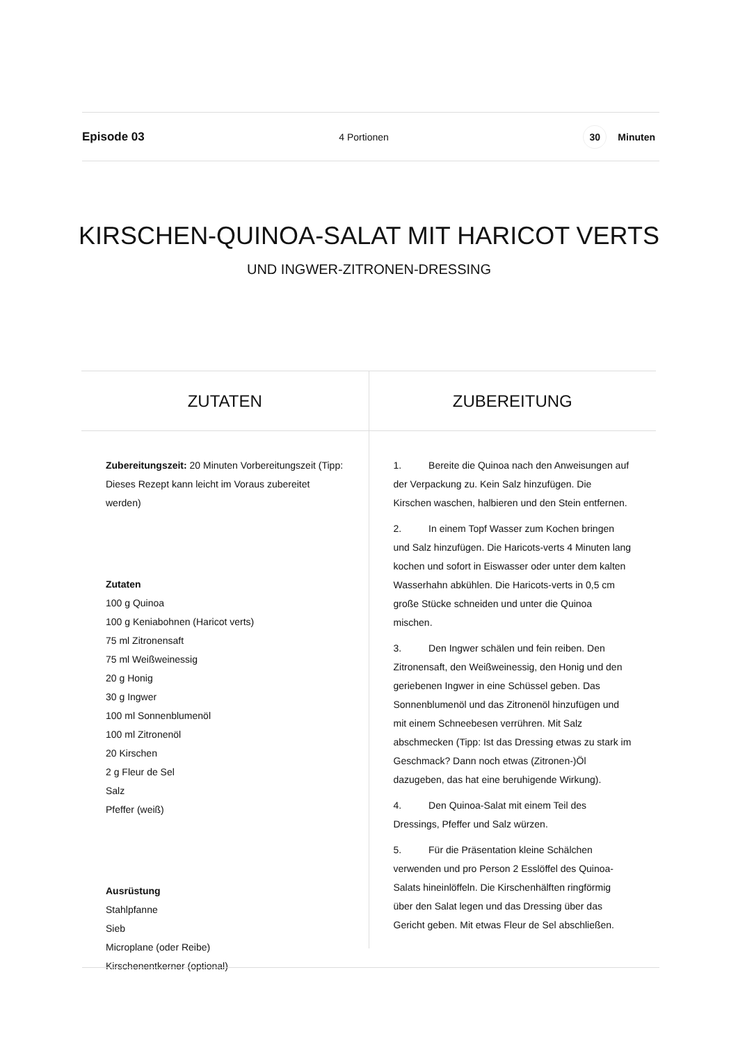Episode 03 4 Portionen 30 Minuten
KIRSCHEN-QUINOA-SALAT MIT HARICOT VERTS
UND INGWER-ZITRONEN-DRESSING
ZUTATEN
Zubereitungszeit: 20 Minuten Vorbereitungszeit (Tipp: Dieses Rezept kann leicht im Voraus zubereitet werden)
Zutaten
100 g Quinoa
100 g Keniabohnen (Haricot verts)
75 ml Zitronensaft
75 ml Weißweinessig
20 g Honig
30 g Ingwer
100 ml Sonnenblumenöl
100 ml Zitronenöl
20 Kirschen
2 g Fleur de Sel
Salz
Pfeffer (weiß)
Ausrüstung
Stahlpfanne
Sieb
Microplane (oder Reibe)
Kirschenentkerner (optional)
ZUBEREITUNG
1. Bereite die Quinoa nach den Anweisungen auf der Verpackung zu. Kein Salz hinzufügen. Die Kirschen waschen, halbieren und den Stein entfernen.
2. In einem Topf Wasser zum Kochen bringen und Salz hinzufügen. Die Haricots-verts 4 Minuten lang kochen und sofort in Eiswasser oder unter dem kalten Wasserhahn abkühlen. Die Haricots-verts in 0,5 cm große Stücke schneiden und unter die Quinoa mischen.
3. Den Ingwer schälen und fein reiben. Den Zitronensaft, den Weißweinessig, den Honig und den geriebenen Ingwer in eine Schüssel geben. Das Sonnenblumenöl und das Zitronenöl hinzufügen und mit einem Schneebesen verrühren. Mit Salz abschmecken (Tipp: Ist das Dressing etwas zu stark im Geschmack? Dann noch etwas (Zitronen-)Öl dazugeben, das hat eine beruhigende Wirkung).
4. Den Quinoa-Salat mit einem Teil des Dressings, Pfeffer und Salz würzen.
5. Für die Präsentation kleine Schälchen verwenden und pro Person 2 Esslöffel des Quinoa-Salats hineinlöffeln. Die Kirschenhälften ringförmig über den Salat legen und das Dressing über das Gericht geben. Mit etwas Fleur de Sel abschließen.